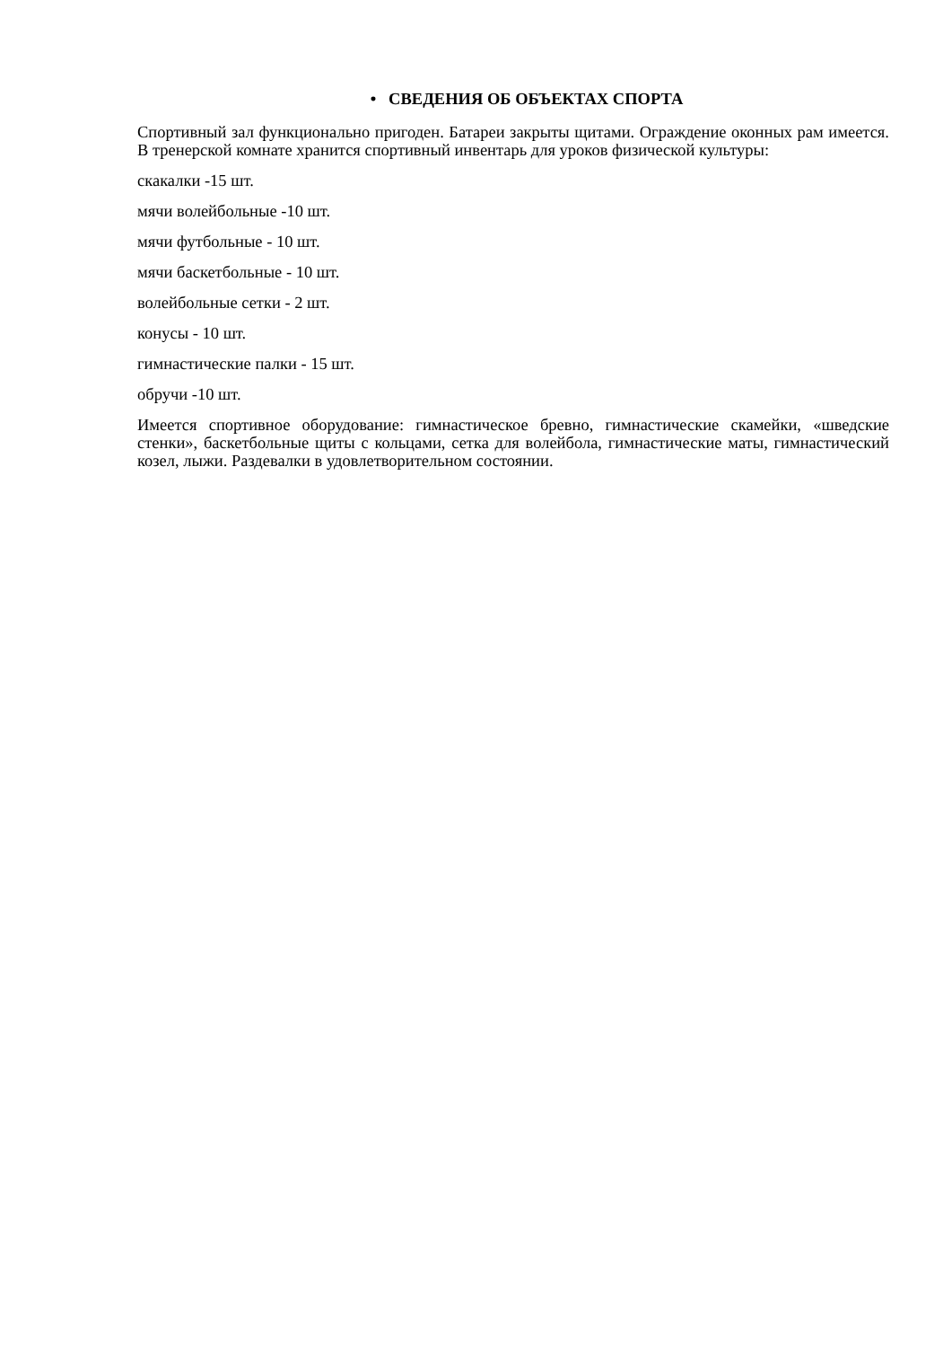• СВЕДЕНИЯ ОБ ОБЪЕКТАХ СПОРТА
Спортивный зал функционально пригоден. Батареи закрыты щитами. Ограждение оконных рам имеется. В тренерской комнате хранится спортивный инвентарь для уроков физической культуры:
скакалки -15 шт.
мячи волейбольные -10 шт.
мячи футбольные - 10 шт.
мячи баскетбольные - 10 шт.
волейбольные сетки - 2 шт.
конусы - 10 шт.
гимнастические палки - 15 шт.
обручи -10 шт.
Имеется спортивное оборудование: гимнастическое бревно, гимнастические скамейки, «шведские стенки», баскетбольные щиты с кольцами, сетка для волейбола, гимнастические маты, гимнастический козел, лыжи. Раздевалки в удовлетворительном состоянии.